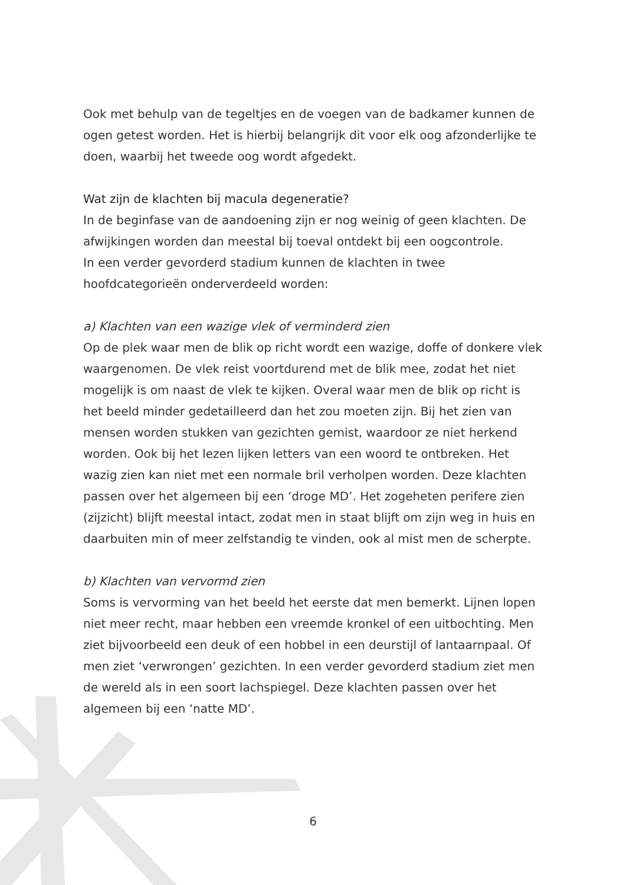Ook met behulp van de tegeltjes en de voegen van de badkamer kunnen de ogen getest worden. Het is hierbij belangrijk dit voor elk oog afzonderlijke te doen, waarbij het tweede oog wordt afgedekt.
Wat zijn de klachten bij macula degeneratie?
In de beginfase van de aandoening zijn er nog weinig of geen klachten. De afwijkingen worden dan meestal bij toeval ontdekt bij een oogcontrole.
In een verder gevorderd stadium kunnen de klachten in twee hoofdcategorieën onderverdeeld worden:
a) Klachten van een wazige vlek of verminderd zien
Op de plek waar men de blik op richt wordt een wazige, doffe of donkere vlek waargenomen. De vlek reist voortdurend met de blik mee, zodat het niet mogelijk is om naast de vlek te kijken. Overal waar men de blik op richt is het beeld minder gedetailleerd dan het zou moeten zijn. Bij het zien van mensen worden stukken van gezichten gemist, waardoor ze niet herkend worden. Ook bij het lezen lijken letters van een woord te ontbreken. Het wazig zien kan niet met een normale bril verholpen worden. Deze klachten passen over het algemeen bij een ‘droge MD’. Het zogeheten perifere zien (zijzicht) blijft meestal intact, zodat men in staat blijft om zijn weg in huis en daarbuiten min of meer zelfstandig te vinden, ook al mist men de scherpte.
b) Klachten van vervormd zien
Soms is vervorming van het beeld het eerste dat men bemerkt. Lijnen lopen niet meer recht, maar hebben een vreemde kronkel of een uitbochting. Men ziet bijvoorbeeld een deuk of een hobbel in een deurstijl of lantaarnpaal. Of men ziet ‘verwrongen’ gezichten. In een verder gevorderd stadium ziet men de wereld als in een soort lachspiegel. Deze klachten passen over het algemeen bij een ‘natte MD’.
6